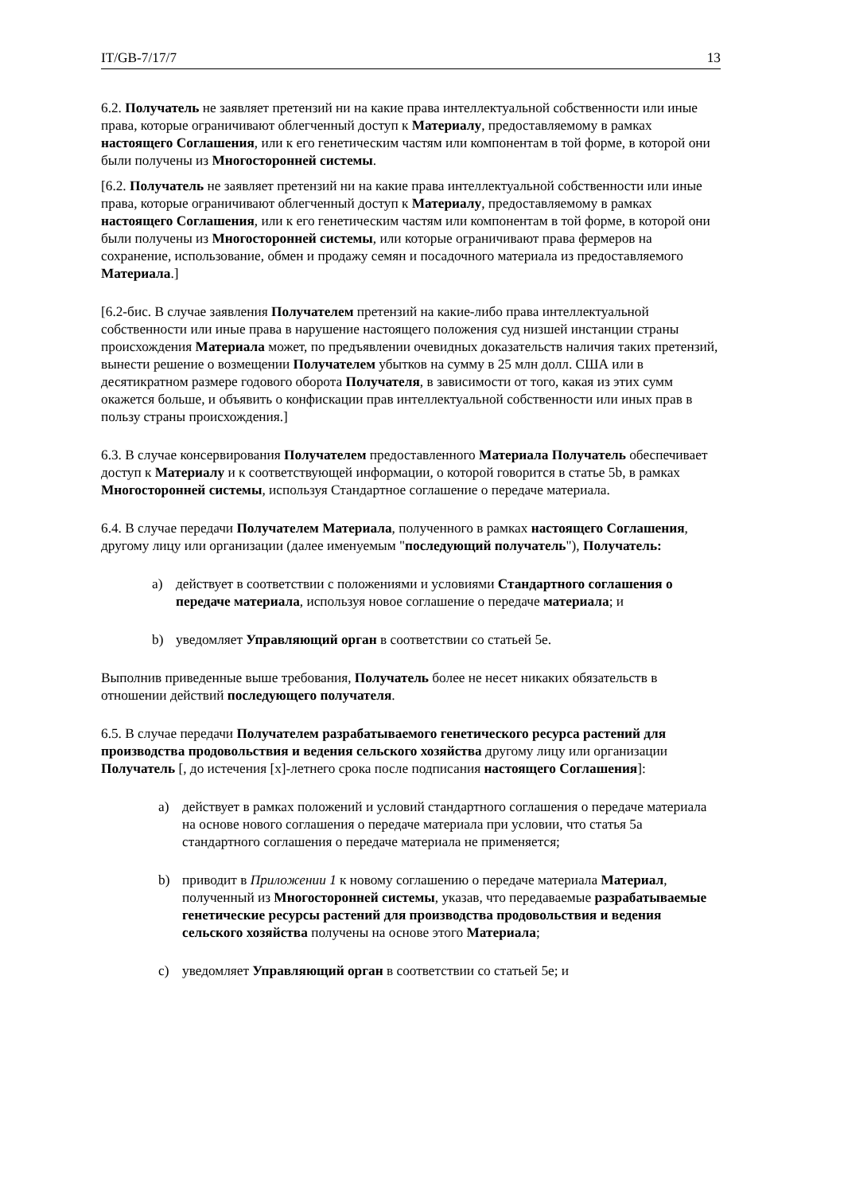IT/GB-7/17/7 13
6.2. Получатель не заявляет претензий ни на какие права интеллектуальной собственности или иные права, которые ограничивают облегченный доступ к Материалу, предоставляемому в рамках настоящего Соглашения, или к его генетическим частям или компонентам в той форме, в которой они были получены из Многосторонней системы.
[6.2. Получатель не заявляет претензий ни на какие права интеллектуальной собственности или иные права, которые ограничивают облегченный доступ к Материалу, предоставляемому в рамках настоящего Соглашения, или к его генетическим частям или компонентам в той форме, в которой они были получены из Многосторонней системы, или которые ограничивают права фермеров на сохранение, использование, обмен и продажу семян и посадочного материала из предоставляемого Материала.]
[6.2-бис. В случае заявления Получателем претензий на какие-либо права интеллектуальной собственности или иные права в нарушение настоящего положения суд низшей инстанции страны происхождения Материала может, по предъявлении очевидных доказательств наличия таких претензий, вынести решение о возмещении Получателем убытков на сумму в 25 млн долл. США или в десятикратном размере годового оборота Получателя, в зависимости от того, какая из этих сумм окажется больше, и объявить о конфискации прав интеллектуальной собственности или иных прав в пользу страны происхождения.]
6.3. В случае консервирования Получателем предоставленного Материала Получатель обеспечивает доступ к Материалу и к соответствующей информации, о которой говорится в статье 5b, в рамках Многосторонней системы, используя Стандартное соглашение о передаче материала.
6.4. В случае передачи Получателем Материала, полученного в рамках настоящего Соглашения, другому лицу или организации (далее именуемым "последующий получатель"), Получатель:
a) действует в соответствии с положениями и условиями Стандартного соглашения о передаче материала, используя новое соглашение о передаче материала; и
b) уведомляет Управляющий орган в соответствии со статьей 5e.
Выполнив приведенные выше требования, Получатель более не несет никаких обязательств в отношении действий последующего получателя.
6.5. В случае передачи Получателем разрабатываемого генетического ресурса растений для производства продовольствия и ведения сельского хозяйства другому лицу или организации Получатель [, до истечения [x]-летнего срока после подписания настоящего Соглашения]:
a) действует в рамках положений и условий стандартного соглашения о передаче материала на основе нового соглашения о передаче материала при условии, что статья 5a стандартного соглашения о передаче материала не применяется;
b) приводит в Приложении 1 к новому соглашению о передаче материала Материал, полученный из Многосторонней системы, указав, что передаваемые разрабатываемые генетические ресурсы растений для производства продовольствия и ведения сельского хозяйства получены на основе этого Материала;
c) уведомляет Управляющий орган в соответствии со статьей 5e; и